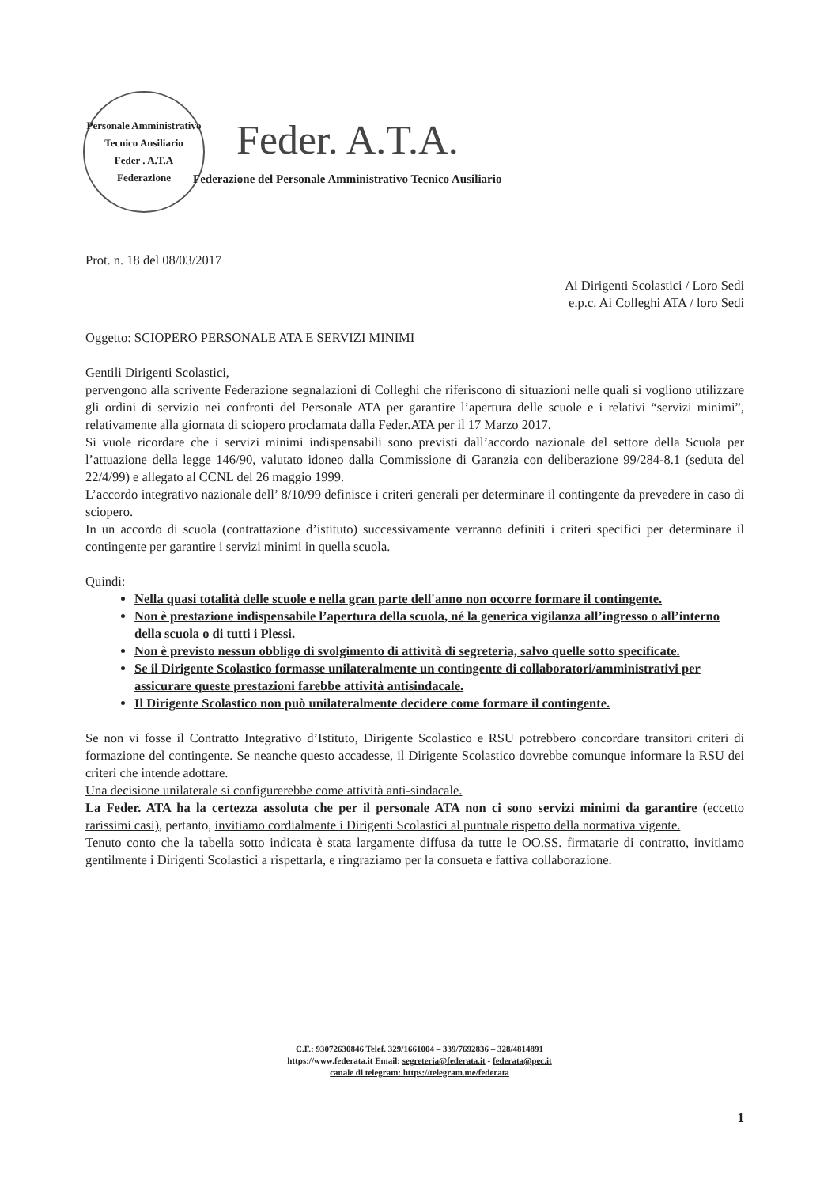Personale Amministrativo Tecnico Ausiliario
Feder . A.T.A
Federazione
Feder. A.T.A.
Federazione del Personale Amministrativo Tecnico Ausiliario
Prot. n. 18 del 08/03/2017
Ai Dirigenti Scolastici / Loro Sedi
e.p.c. Ai Colleghi ATA / loro Sedi
Oggetto: SCIOPERO PERSONALE ATA E SERVIZI MINIMI
Gentili Dirigenti Scolastici,
pervengono alla scrivente Federazione segnalazioni di Colleghi che riferiscono di situazioni nelle quali si vogliono utilizzare gli ordini di servizio nei confronti del Personale ATA per garantire l’apertura delle scuole e i relativi “servizi minimi”, relativamente alla giornata di sciopero proclamata dalla Feder.ATA per il 17 Marzo 2017.
Si vuole ricordare che i servizi minimi indispensabili sono previsti dall’accordo nazionale del settore della Scuola per l’attuazione della legge 146/90, valutato idoneo dalla Commissione di Garanzia con deliberazione 99/284-8.1 (seduta del 22/4/99) e allegato al CCNL del 26 maggio 1999.
L’accordo integrativo nazionale dell’ 8/10/99 definisce i criteri generali per determinare il contingente da prevedere in caso di sciopero.
In un accordo di scuola (contrattazione d’istituto) successivamente verranno definiti i criteri specifici per determinare il contingente per garantire i servizi minimi in quella scuola.
Quindi:
Nella quasi totalità delle scuole e nella gran parte dell'anno non occorre formare il contingente.
Non è prestazione indispensabile l’apertura della scuola, né la generica vigilanza all’ingresso o all’interno della scuola o di tutti i Plessi.
Non è previsto nessun obbligo di svolgimento di attività di segreteria, salvo quelle sotto specificate.
Se il Dirigente Scolastico formasse unilateralmente un contingente di collaboratori/amministrativi per assicurare queste prestazioni farebbe attività antisindacale.
Il Dirigente Scolastico non può unilateralmente decidere come formare il contingente.
Se non vi fosse il Contratto Integrativo d’Istituto, Dirigente Scolastico e RSU potrebbero concordare transitori criteri di formazione del contingente. Se neanche questo accadesse, il Dirigente Scolastico dovrebbe comunque informare la RSU dei criteri che intende adottare.
Una decisione unilaterale si configurerebbe come attività anti-sindacale.
La Feder. ATA ha la certezza assoluta che per il personale ATA non ci sono servizi minimi da garantire (eccetto rarissimi casi), pertanto, invitiamo cordialmente i Dirigenti Scolastici al puntuale rispetto della normativa vigente.
Tenuto conto che la tabella sotto indicata è stata largamente diffusa da tutte le OO.SS. firmatarie di contratto, invitiamo gentilmente i Dirigenti Scolastici a rispettarla, e ringraziamo per la consueta e fattiva collaborazione.
C.F.: 93072630846 Telef. 329/1661004 – 339/7692836 – 328/4814891
https://www.federata.it Email: segreteria@federata.it - federata@pec.it
canale di telegram: https://telegram.me/federata
1